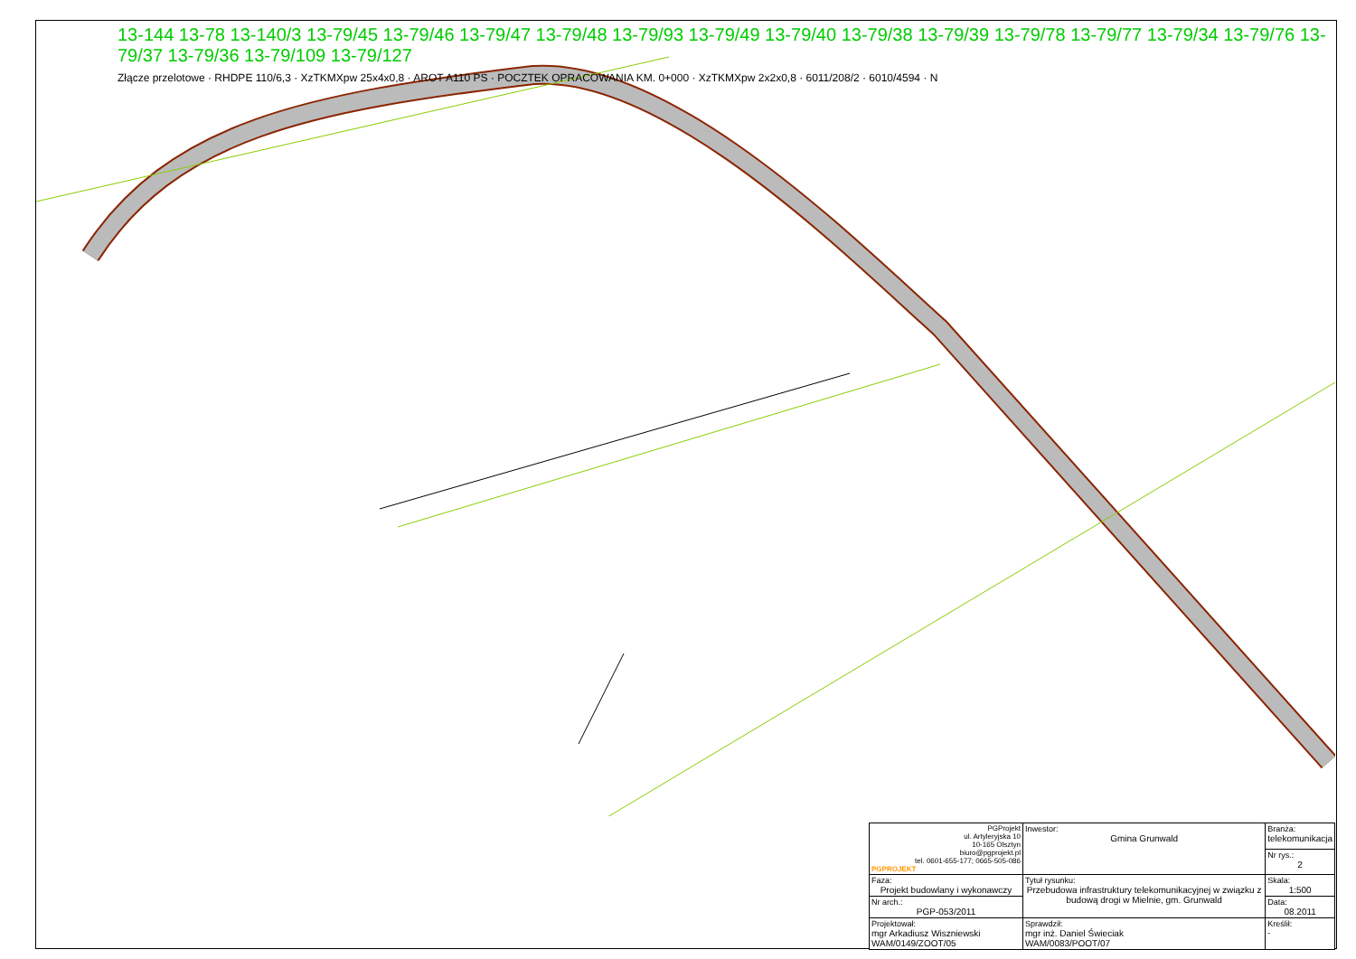13-144 13-78 13-140/3 13-79/45 13-79/46 13-79/47 13-79/48 13-79/93 13-79/49 13-79/40 13-79/38 13-79/39 13-79/78 13-79/77 13-79/34 13-79/76 13-79/37 13-79/36 13-79/109 13-79/127
Złącze przelotowe · RHDPE 110/6,3 · XzTKMXpw 25x4x0,8 · AROT A110 PS · POCZTEK OPRACOWANIA KM. 0+000 · XzTKMXpw 2x2x0,8 · 6011/208/2 · 6010/4594 · N
| PGProjekt ul. Artyleryjska 10 10-165 Olsztyn biuro@pgprojekt.pl tel. 0601-655-177; 0665-505-086 PGPROJEKT | Inwestor: Gmina Grunwald | | Branża: telekomunikacja |
| | | | Nr rys.: 2 |
| Faza: Projekt budowlany i wykonawczy | Tytuł rysunku: Przebudowa infrastruktury telekomunikacyjnej w związku z budową drogi w Mielnie, gm. Grunwald | | Skala: 1:500 |
| Nr arch.: PGP-053/2011 | | | Data: 08.2011 |
| Projektował: mgr Arkadiusz Wiszniewski WAM/0149/ZOOT/05 | Sprawdził: mgr inż. Daniel Świeciak WAM/0083/POOT/07 | Kreślił: - | |